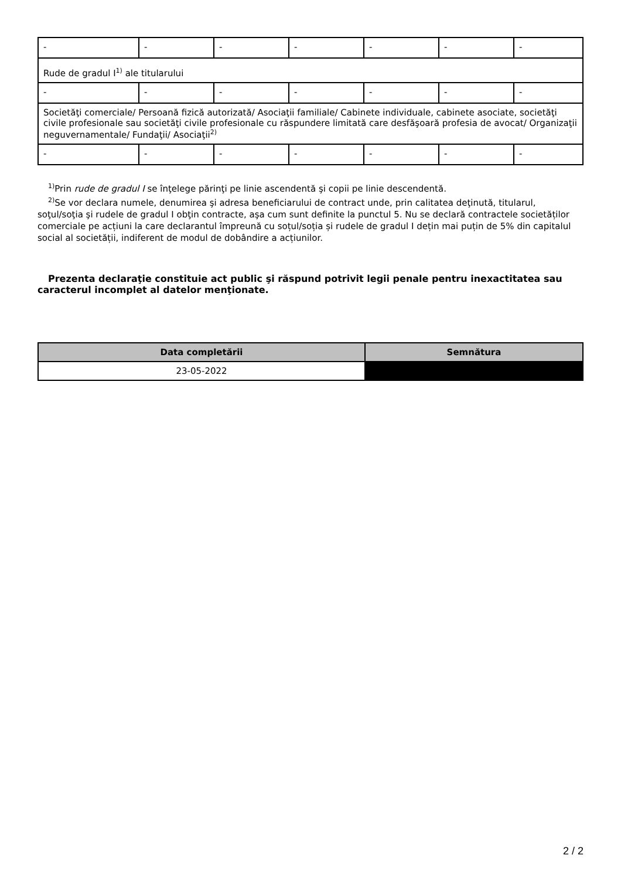| - | - | - | - | - | - | - |
| Rude de gradul I<sup>1)</sup> ale titularului | | | | | | |
| - | - | - | - | - | - | - |
| Societăţi comerciale/ Persoană fizică autorizată/ Asociaţii familiale/ Cabinete individuale, cabinete asociate, societăţi civile profesionale sau societăţi civile profesionale cu răspundere limitată care desfăşoară profesia de avocat/ Organizaţii neguvernamentale/ Fundaţii/ Asociaţii<sup>2)</sup> | | | | | | |
| - | - | - | - | - | - | - |
<sup>1)</sup> Prin rude de gradul I se înţelege părinţi pe linie ascendentă şi copii pe linie descendentă.
<sup>2)</sup> Se vor declara numele, denumirea şi adresa beneficiarului de contract unde, prin calitatea deţinută, titularul, soţul/soţia şi rudele de gradul I obţin contracte, aşa cum sunt definite la punctul 5. Nu se declară contractele societăților comerciale pe acțiuni la care declarantul împreună cu soțul/soția și rudele de gradul I dețin mai puțin de 5% din capitalul social al societății, indiferent de modul de dobândire a acțiunilor.
Prezenta declaraţie constituie act public şi răspund potrivit legii penale pentru inexactitatea sau caracterul incomplet al datelor menţionate.
| Data completării | Semnătura |
| --- | --- |
| 23-05-2022 | |
2 / 2